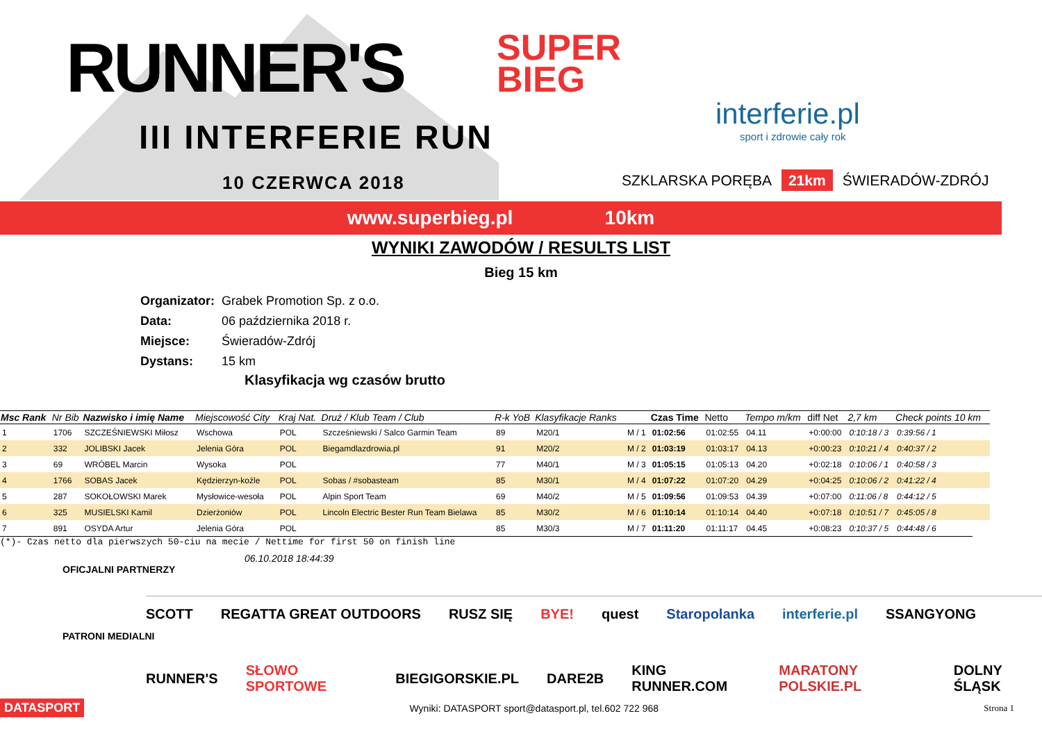RUNNER'S
SUPER
BIEG
III INTERFERIE RUN
10 CZERWCA 2018
interferie.pl
sport i zdrowie cały rok
SZKLARSKA PORĘBA 21km ŚWIERADÓW-ZDRÓJ
www.superbieg.pl 10km
WYNIKI ZAWODÓW / RESULTS LIST
Bieg 15 km
| Organizator: | Grabek Promotion Sp. z o.o. |
| Data: | 06 października 2018 r. |
| Miejsce: | Świeradów-Zdrój |
| Dystans: | 15 km |
Klasyfikacja wg czasów brutto
| Msc Rank | Nr Bib | Nazwisko i imię Name | Miejscowość City | Kraj Nat. | Druż / Klub Team / Club | R-k YoB | Klasyfikacje Ranks | | Czas Time | Netto | Tempo m/km | diff Net | 2,7 km | Check points 10 km |
| --- | --- | --- | --- | --- | --- | --- | --- | --- | --- | --- | --- | --- | --- | --- |
| 1 | 1706 | SZCZEŚNIEWSKI Miłosz | Wschowa | POL | Szcześniewski / Salco Garmin Team | 89 | M20/1 | M / 1 | 01:02:56 | 01:02:55 | 04.11 | +0:00:00 | 0:10:18 / 3 | 0:39:56 / 1 |
| 2 | 332 | JOLIBSKI Jacek | Jelenia Góra | POL | Biegamdlazdrowia.pl | 91 | M20/2 | M / 2 | 01:03:19 | 01:03:17 | 04.13 | +0:00:23 | 0:10:21 / 4 | 0:40:37 / 2 |
| 3 | 69 | WRÓBEL Marcin | Wysoka | POL | | 77 | M40/1 | M / 3 | 01:05:15 | 01:05:13 | 04.20 | +0:02:18 | 0:10:06 / 1 | 0:40:58 / 3 |
| 4 | 1766 | SOBAS Jacek | Kędzierzyn-koźle | POL | Sobas / #sobasteam | 85 | M30/1 | M / 4 | 01:07:22 | 01:07:20 | 04.29 | +0:04:25 | 0:10:06 / 2 | 0:41:22 / 4 |
| 5 | 287 | SOKOŁOWSKI Marek | Mysłowice-wesoła | POL | Alpin Sport Team | 69 | M40/2 | M / 5 | 01:09:56 | 01:09:53 | 04.39 | +0:07:00 | 0:11:06 / 8 | 0:44:12 / 5 |
| 6 | 325 | MUSIELSKI Kamil | Dzierżoniów | POL | Lincoln Electric Bester Run Team Bielawa | 85 | M30/2 | M / 6 | 01:10:14 | 01:10:14 | 04.40 | +0:07:18 | 0:10:51 / 7 | 0:45:05 / 8 |
| 7 | 891 | OSYDA Artur | Jelenia Góra | POL | | 85 | M30/3 | M / 7 | 01:11:20 | 01:11:17 | 04.45 | +0:08:23 | 0:10:37 / 5 | 0:44:48 / 6 |
(*)- Czas netto dla pierwszych 50-ciu na mecie / Nettime for first 50 on finish line
06.10.2018 18:44:39
OFICJALNI PARTNERZY
SCOTT REGATTA GREAT OUTDOORS RUSZ SIĘ BYE! quest Staropolanka interferie.pl SSANGYONG
PATRONI MEDIALNI
RUNNER'S SŁOWO SPORTOWE BIEGIGORSKIE.PL DARE2B KING RUNNER.COM MARATONY POLSKIE.PL DOLNY ŚLĄSK
DATASPORT Wyniki: DATASPORT sport@datasport.pl, tel.602 722 968 Strona 1